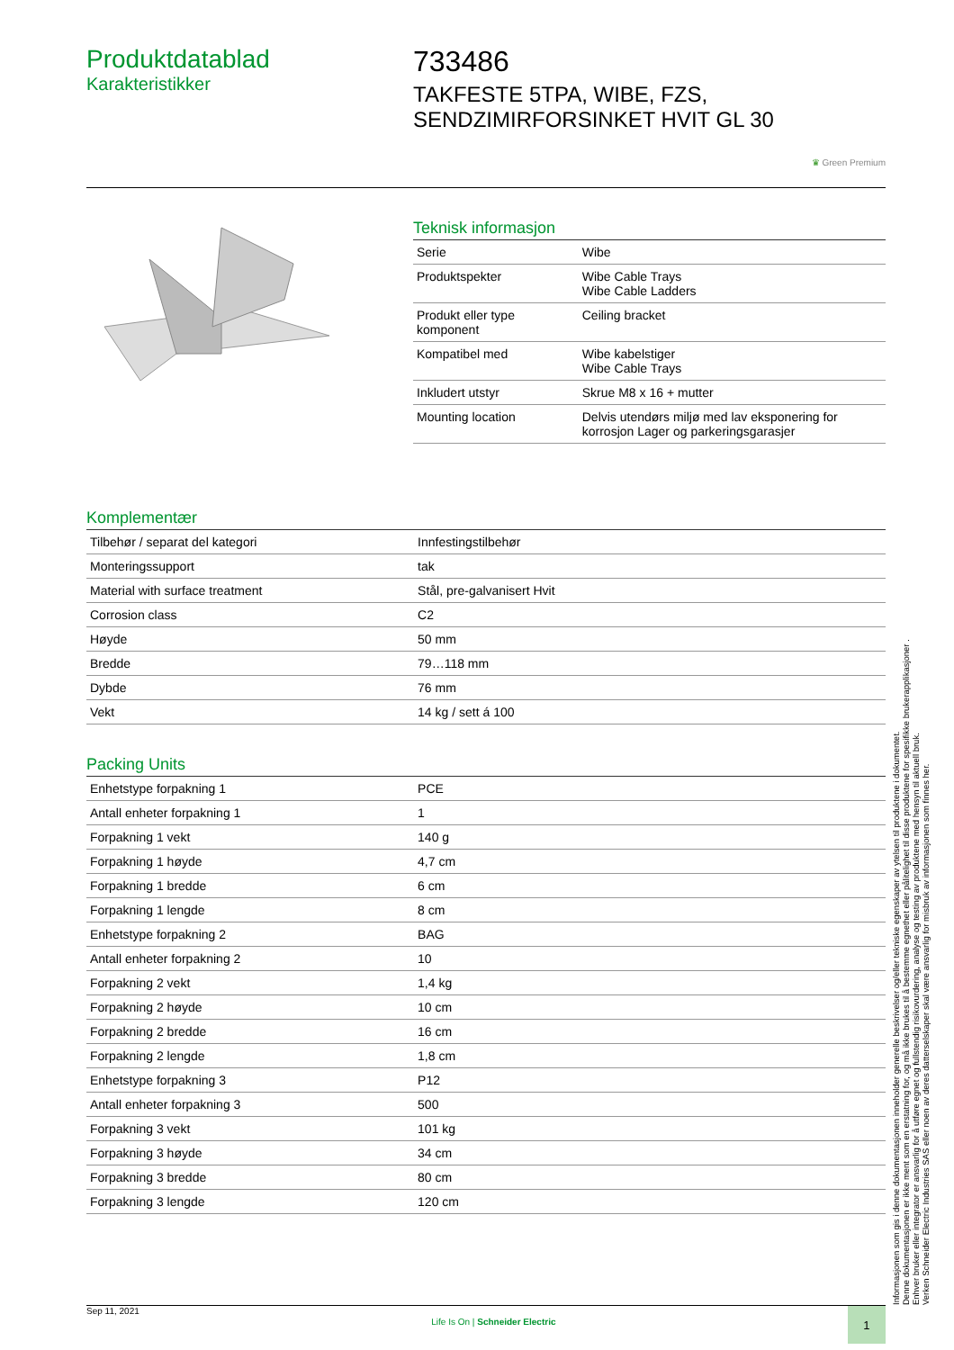Produktdatablad
Karakteristikker
733486
TAKFESTE 5TPA, WIBE, FZS, SENDZIMIRFORSINKET HVIT GL 30
♛ Green Premium
Teknisk informasjon
| Serie | Wibe |
| Produktspekter | Wibe Cable Trays Wibe Cable Ladders |
| Produkt eller type komponent | Ceiling bracket |
| Kompatibel med | Wibe kabelstiger Wibe Cable Trays |
| Inkludert utstyr | Skrue M8 x 16 + mutter |
| Mounting location | Delvis utendørs miljø med lav eksponering for korrosjon Lager og parkeringsgarasjer |
Komplementær
| Tilbehør / separat del kategori | Innfestingstilbehør |
| Monteringssupport | tak |
| Material with surface treatment | Stål, pre-galvanisert Hvit |
| Corrosion class | C2 |
| Høyde | 50 mm |
| Bredde | 79…118 mm |
| Dybde | 76 mm |
| Vekt | 14 kg / sett á 100 |
Packing Units
| Enhetstype forpakning 1 | PCE |
| Antall enheter forpakning 1 | 1 |
| Forpakning 1 vekt | 140 g |
| Forpakning 1 høyde | 4,7 cm |
| Forpakning 1 bredde | 6 cm |
| Forpakning 1 lengde | 8 cm |
| Enhetstype forpakning 2 | BAG |
| Antall enheter forpakning 2 | 10 |
| Forpakning 2 vekt | 1,4 kg |
| Forpakning 2 høyde | 10 cm |
| Forpakning 2 bredde | 16 cm |
| Forpakning 2 lengde | 1,8 cm |
| Enhetstype forpakning 3 | P12 |
| Antall enheter forpakning 3 | 500 |
| Forpakning 3 vekt | 101 kg |
| Forpakning 3 høyde | 34 cm |
| Forpakning 3 bredde | 80 cm |
| Forpakning 3 lengde | 120 cm |
Informasjonen som gis i denne dokumentasjonen inneholder generelle beskrivelser og/eller tekniske egenskaper av ytelsen til produktene i dokumentet.
Denne dokumentasjonen er ikke ment som en erstatning for, og må ikke brukes til å bestemme egnethet eller pålitelighet til disse produktene for spesifikke brukerapplikasjoner .
Enhver bruker eller integrator er ansvarlig for å utføre egnet og fullstendig risikovurdering, analyse og testing av produktene med hensyn til aktuell bruk.
Verken Schneider Electric Industries SAS eller noen av deres datterselskaper skal være ansvarlig for misbruk av informasjonen som finnes her.
Sep 11, 2021 Life Is On | Schneider Electric
1